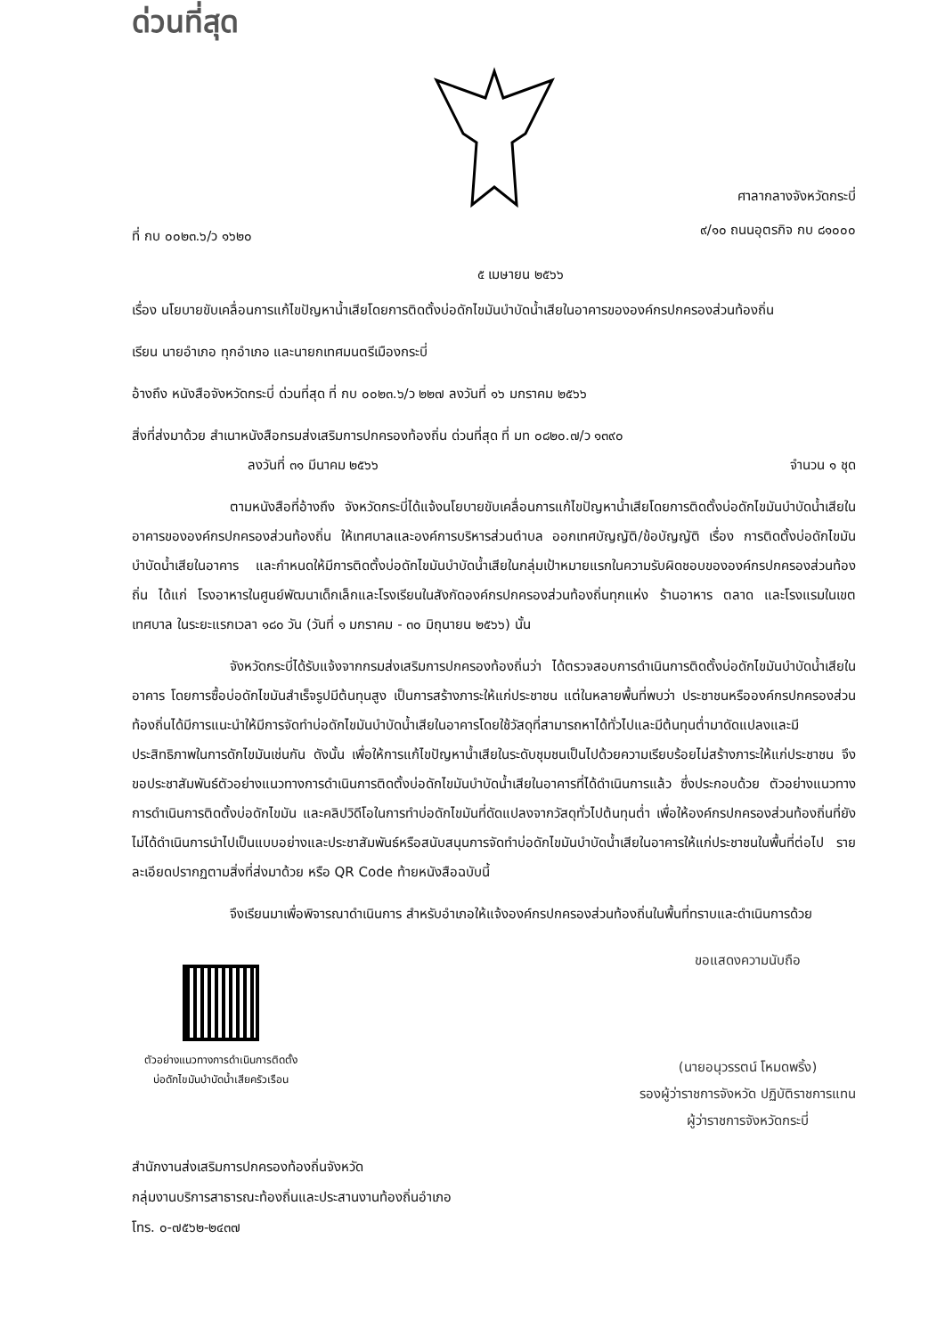ด่วนที่สุด
ที่ กบ ๐๐๒๓.๖/ว ๑๖๒๐
ศาลากลางจังหวัดกระบี่
๙/๑๐ ถนนอุตรกิจ กบ ๘๑๐๐๐
๕ เมษายน ๒๕๖๖
เรื่อง นโยบายขับเคลื่อนการแก้ไขปัญหาน้ำเสียโดยการติดตั้งบ่อดักไขมันบำบัดน้ำเสียในอาคารขององค์กรปกครองส่วนท้องถิ่น
เรียน นายอำเภอ ทุกอำเภอ และนายกเทศมนตรีเมืองกระบี่
อ้างถึง หนังสือจังหวัดกระบี่ ด่วนที่สุด ที่ กบ ๐๐๒๓.๖/ว ๒๒๗ ลงวันที่ ๑๖ มกราคม ๒๕๖๖
สิ่งที่ส่งมาด้วย สำเนาหนังสือกรมส่งเสริมการปกครองท้องถิ่น ด่วนที่สุด ที่ มท ๐๘๒๐.๗/ว ๑๓๙๐
ลงวันที่ ๓๑ มีนาคม ๒๕๖๖ จำนวน ๑ ชุด
ตามหนังสือที่อ้างถึง จังหวัดกระบี่ได้แจ้งนโยบายขับเคลื่อนการแก้ไขปัญหาน้ำเสียโดยการติดตั้งบ่อดักไขมันบำบัดน้ำเสียในอาคารขององค์กรปกครองส่วนท้องถิ่น ให้เทศบาลและองค์การบริหารส่วนตำบล ออกเทศบัญญัติ/ข้อบัญญัติ เรื่อง การติดตั้งบ่อดักไขมันบำบัดน้ำเสียในอาคาร และกำหนดให้มีการติดตั้งบ่อดักไขมันบำบัดน้ำเสียในกลุ่มเป้าหมายแรกในความรับผิดชอบขององค์กรปกครองส่วนท้องถิ่น ได้แก่ โรงอาหารในศูนย์พัฒนาเด็กเล็กและโรงเรียนในสังกัดองค์กรปกครองส่วนท้องถิ่นทุกแห่ง ร้านอาหาร ตลาด และโรงแรมในเขตเทศบาล ในระยะแรกเวลา ๑๘๐ วัน (วันที่ ๑ มกราคม - ๓๐ มิถุนายน ๒๕๖๖) นั้น
จังหวัดกระบี่ได้รับแจ้งจากกรมส่งเสริมการปกครองท้องถิ่นว่า ได้ตรวจสอบการดำเนินการติดตั้งบ่อดักไขมันบำบัดน้ำเสียในอาคาร โดยการซื้อบ่อดักไขมันสำเร็จรูปมีต้นทุนสูง เป็นการสร้างภาระให้แก่ประชาชน แต่ในหลายพื้นที่พบว่า ประชาชนหรือองค์กรปกครองส่วนท้องถิ่นได้มีการแนะนำให้มีการจัดทำบ่อดักไขมันบำบัดน้ำเสียในอาคารโดยใช้วัสดุที่สามารถหาได้ทั่วไปและมีต้นทุนต่ำมาดัดแปลงและมีประสิทธิภาพในการดักไขมันเช่นกัน ดังนั้น เพื่อให้การแก้ไขปัญหาน้ำเสียในระดับชุมชนเป็นไปด้วยความเรียบร้อยไม่สร้างภาระให้แก่ประชาชน จึงขอประชาสัมพันธ์ตัวอย่างแนวทางการดำเนินการติดตั้งบ่อดักไขมันบำบัดน้ำเสียในอาคารที่ได้ดำเนินการแล้ว ซึ่งประกอบด้วย ตัวอย่างแนวทางการดำเนินการติดตั้งบ่อดักไขมัน และคลิปวิดีโอในการทำบ่อดักไขมันที่ดัดแปลงจากวัสดุทั่วไปต้นทุนต่ำ เพื่อให้องค์กรปกครองส่วนท้องถิ่นที่ยังไม่ได้ดำเนินการนำไปเป็นแบบอย่างและประชาสัมพันธ์หรือสนับสนุนการจัดทำบ่อดักไขมันบำบัดน้ำเสียในอาคารให้แก่ประชาชนในพื้นที่ต่อไป รายละเอียดปรากฏตามสิ่งที่ส่งมาด้วย หรือ QR Code ท้ายหนังสือฉบับนี้
จึงเรียนมาเพื่อพิจารณาดำเนินการ สำหรับอำเภอให้แจ้งองค์กรปกครองส่วนท้องถิ่นในพื้นที่ทราบและดำเนินการด้วย
ตัวอย่างแนวทางการดำเนินการติดตั้ง
บ่อดักไขมันบำบัดน้ำเสียครัวเรือน
ขอแสดงความนับถือ
(นายอนุวรรตน์ โหมดพริ้ง)
รองผู้ว่าราชการจังหวัด ปฏิบัติราชการแทน
ผู้ว่าราชการจังหวัดกระบี่
สำนักงานส่งเสริมการปกครองท้องถิ่นจังหวัด
กลุ่มงานบริการสาธารณะท้องถิ่นและประสานงานท้องถิ่นอำเภอ
โทร. ๐-๗๕๖๒-๒๔๓๗